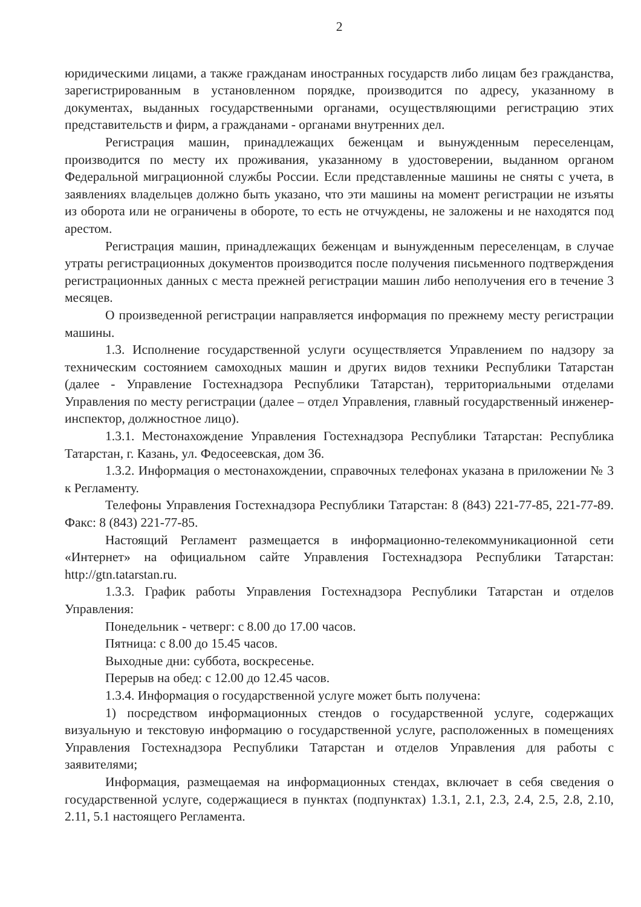2
юридическими лицами, а также гражданам иностранных государств либо лицам без гражданства, зарегистрированным в установленном порядке, производится по адресу, указанному в документах, выданных государственными органами, осуществляющими регистрацию этих представительств и фирм, а гражданами - органами внутренних дел.
Регистрация машин, принадлежащих беженцам и вынужденным переселенцам, производится по месту их проживания, указанному в удостоверении, выданном органом Федеральной миграционной службы России. Если представленные машины не сняты с учета, в заявлениях владельцев должно быть указано, что эти машины на момент регистрации не изъяты из оборота или не ограничены в обороте, то есть не отчуждены, не заложены и не находятся под арестом.
Регистрация машин, принадлежащих беженцам и вынужденным переселенцам, в случае утраты регистрационных документов производится после получения письменного подтверждения регистрационных данных с места прежней регистрации машин либо неполучения его в течение 3 месяцев.
О произведенной регистрации направляется информация по прежнему месту регистрации машины.
1.3. Исполнение государственной услуги осуществляется Управлением по надзору за техническим состоянием самоходных машин и других видов техники Республики Татарстан (далее - Управление Гостехнадзора Республики Татарстан), территориальными отделами Управления по месту регистрации (далее – отдел Управления, главный государственный инженер-инспектор, должностное лицо).
1.3.1. Местонахождение Управления Гостехнадзора Республики Татарстан: Республика Татарстан, г. Казань, ул. Федосеевская, дом 36.
1.3.2. Информация о местонахождении, справочных телефонах указана в приложении № 3 к Регламенту.
Телефоны Управления Гостехнадзора Республики Татарстан: 8 (843) 221-77-85, 221-77-89. Факс: 8 (843) 221-77-85.
Настоящий Регламент размещается в информационно-телекоммуникационной сети «Интернет» на официальном сайте Управления Гостехнадзора Республики Татарстан: http://gtn.tatarstan.ru.
1.3.3. График работы Управления Гостехнадзора Республики Татарстан и отделов Управления:
Понедельник - четверг: с 8.00 до 17.00 часов.
Пятница: с 8.00 до 15.45 часов.
Выходные дни: суббота, воскресенье.
Перерыв на обед: с 12.00 до 12.45 часов.
1.3.4. Информация о государственной услуге может быть получена:
1) посредством информационных стендов о государственной услуге, содержащих визуальную и текстовую информацию о государственной услуге, расположенных в помещениях Управления Гостехнадзора Республики Татарстан и отделов Управления для работы с заявителями;
Информация, размещаемая на информационных стендах, включает в себя сведения о государственной услуге, содержащиеся в пунктах (подпунктах) 1.3.1, 2.1, 2.3, 2.4, 2.5, 2.8, 2.10, 2.11, 5.1 настоящего Регламента.